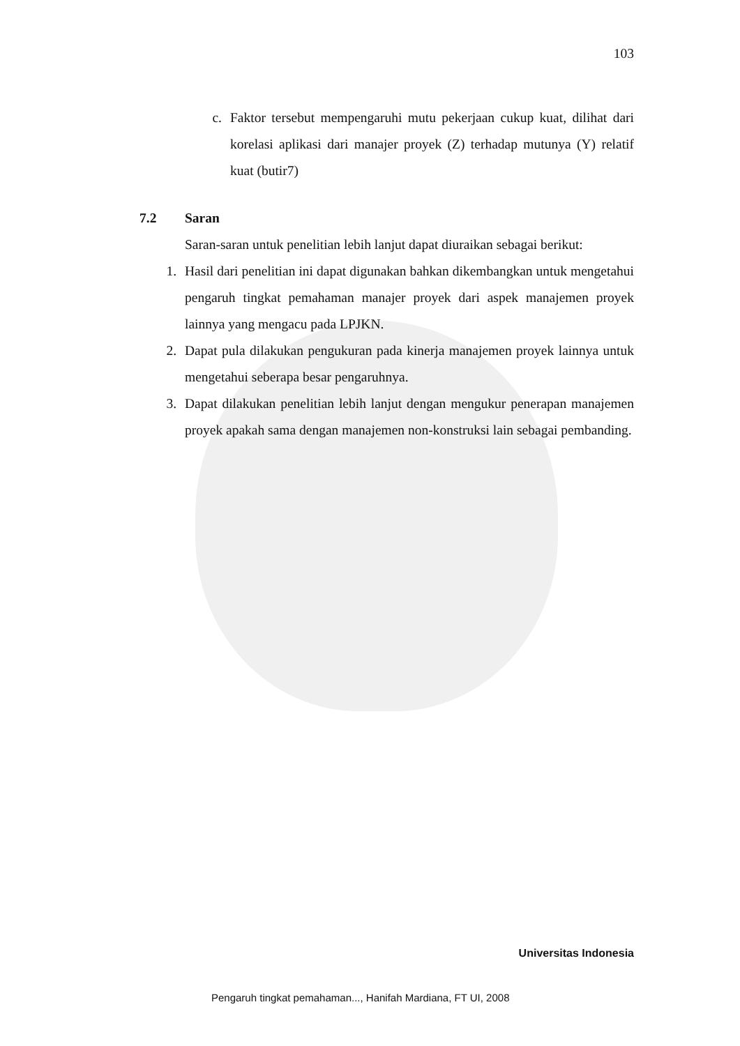103
c. Faktor tersebut mempengaruhi mutu pekerjaan cukup kuat, dilihat dari korelasi aplikasi dari manajer proyek (Z) terhadap mutunya (Y) relatif kuat (butir7)
7.2 Saran
Saran-saran untuk penelitian lebih lanjut dapat diuraikan sebagai berikut:
1. Hasil dari penelitian ini dapat digunakan bahkan dikembangkan untuk mengetahui pengaruh tingkat pemahaman manajer proyek dari aspek manajemen proyek lainnya yang mengacu pada LPJKN.
2. Dapat pula dilakukan pengukuran pada kinerja manajemen proyek lainnya untuk mengetahui seberapa besar pengaruhnya.
3. Dapat dilakukan penelitian lebih lanjut dengan mengukur penerapan manajemen proyek apakah sama dengan manajemen non-konstruksi lain sebagai pembanding.
Universitas Indonesia
Pengaruh tingkat pemahaman..., Hanifah Mardiana, FT UI, 2008